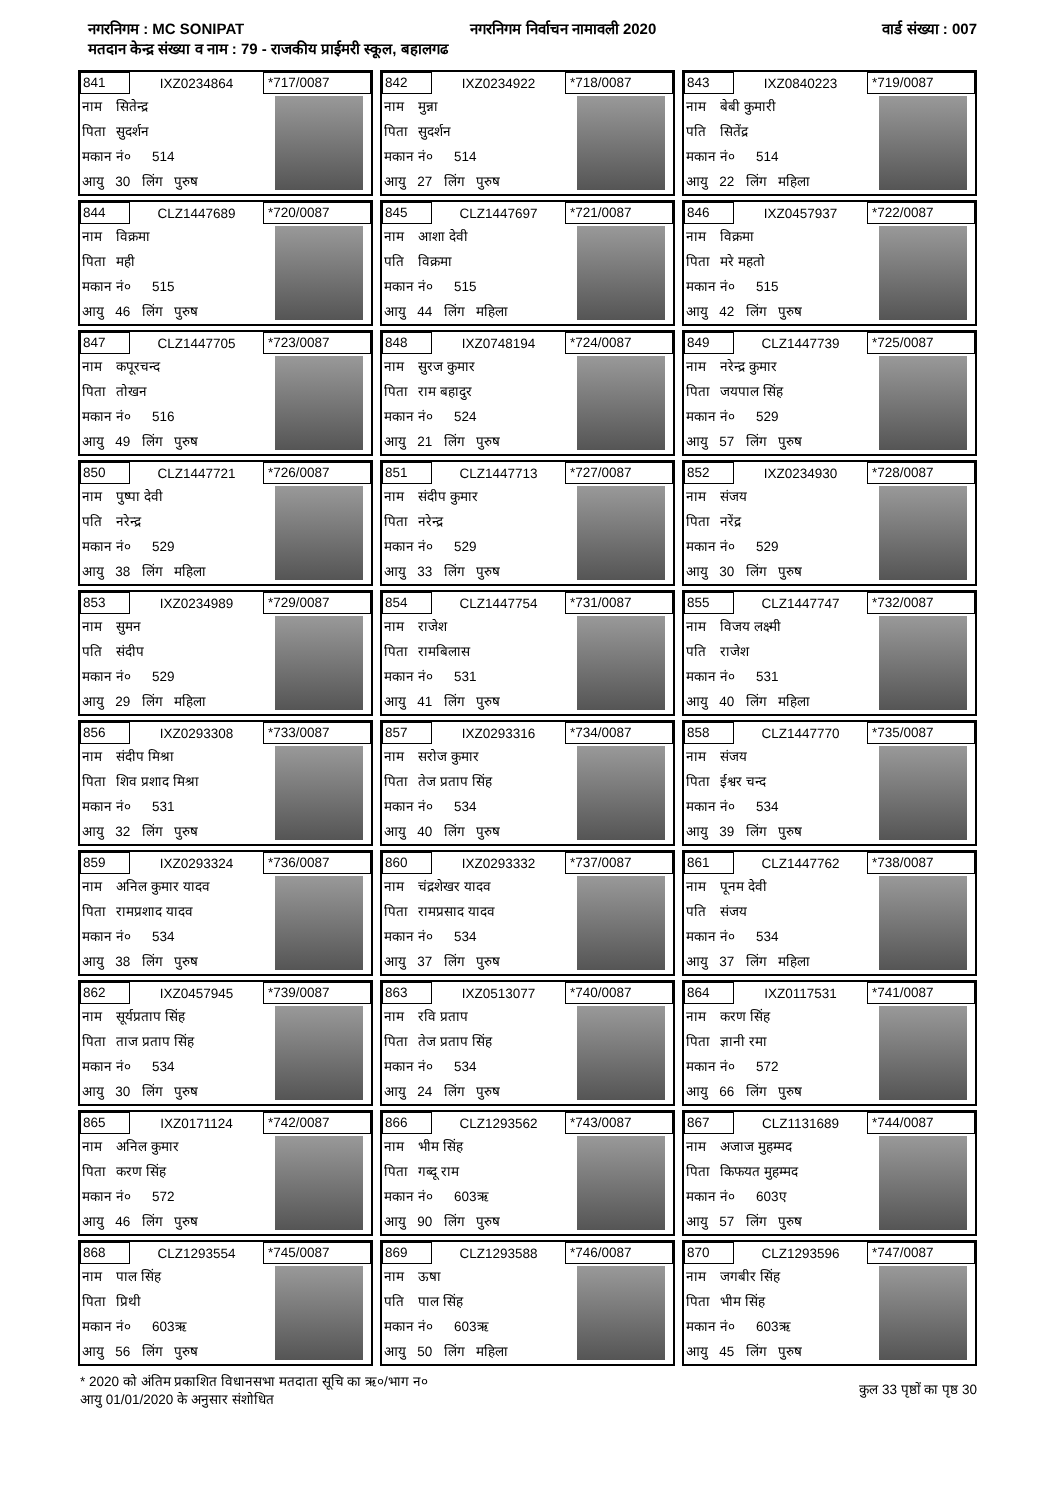नगरनिगम : MC SONIPAT नगरनिगम निर्वाचन नामावली 2020 वार्ड संख्या : 007
मतदान केन्द्र संख्या व नाम : 79 - राजकीय प्राईमरी स्कूल, बहालगढ
841 IXZ0234864 *717/0087
नाम सितेन्द्र
पिता सुदर्शन
मकान नं० 514
आयु 30 लिंग पुरुष
842 IXZ0234922 *718/0087
नाम मुन्ना
पिता सुदर्शन
मकान नं० 514
आयु 27 लिंग पुरुष
843 IXZ0840223 *719/0087
नाम बेबी कुमारी
पति सितेंद्र
मकान नं० 514
आयु 22 लिंग महिला
844 CLZ1447689 *720/0087
नाम विक्रमा
पिता मही
मकान नं० 515
आयु 46 लिंग पुरुष
845 CLZ1447697 *721/0087
नाम आशा देवी
पति विक्रमा
मकान नं० 515
आयु 44 लिंग महिला
846 IXZ0457937 *722/0087
नाम विक्रमा
पिता मरे महतो
मकान नं० 515
आयु 42 लिंग पुरुष
847 CLZ1447705 *723/0087
नाम कपूरचन्द
पिता तोखन
मकान नं० 516
आयु 49 लिंग पुरुष
848 IXZ0748194 *724/0087
नाम सुरज कुमार
पिता राम बहादुर
मकान नं० 524
आयु 21 लिंग पुरुष
849 CLZ1447739 *725/0087
नाम नरेन्द्र कुमार
पिता जयपाल सिंह
मकान नं० 529
आयु 57 लिंग पुरुष
850 CLZ1447721 *726/0087
नाम पुष्पा देवी
पति नरेन्द्र
मकान नं० 529
आयु 38 लिंग महिला
851 CLZ1447713 *727/0087
नाम संदीप कुमार
पिता नरेन्द्र
मकान नं० 529
आयु 33 लिंग पुरुष
852 IXZ0234930 *728/0087
नाम संजय
पिता नरेंद्र
मकान नं० 529
आयु 30 लिंग पुरुष
853 IXZ0234989 *729/0087
नाम सुमन
पति संदीप
मकान नं० 529
आयु 29 लिंग महिला
854 CLZ1447754 *731/0087
नाम राजेश
पिता रामबिलास
मकान नं० 531
आयु 41 लिंग पुरुष
855 CLZ1447747 *732/0087
नाम विजय लक्ष्मी
पति राजेश
मकान नं० 531
आयु 40 लिंग महिला
856 IXZ0293308 *733/0087
नाम संदीप मिश्रा
पिता शिव प्रशाद मिश्रा
मकान नं० 531
आयु 32 लिंग पुरुष
857 IXZ0293316 *734/0087
नाम सरोज कुमार
पिता तेज प्रताप सिंह
मकान नं० 534
आयु 40 लिंग पुरुष
858 CLZ1447770 *735/0087
नाम संजय
पिता ईश्वर चन्द
मकान नं० 534
आयु 39 लिंग पुरुष
859 IXZ0293324 *736/0087
नाम अनिल कुमार यादव
पिता रामप्रशाद यादव
मकान नं० 534
आयु 38 लिंग पुरुष
860 IXZ0293332 *737/0087
नाम चंद्रशेखर यादव
पिता रामप्रसाद यादव
मकान नं० 534
आयु 37 लिंग पुरुष
861 CLZ1447762 *738/0087
नाम पूनम देवी
पति संजय
मकान नं० 534
आयु 37 लिंग महिला
862 IXZ0457945 *739/0087
नाम सूर्यप्रताप सिंह
पिता ताज प्रताप सिंह
मकान नं० 534
आयु 30 लिंग पुरुष
863 IXZ0513077 *740/0087
नाम रवि प्रताप
पिता तेज प्रताप सिंह
मकान नं० 534
आयु 24 लिंग पुरुष
864 IXZ0117531 *741/0087
नाम करण सिंह
पिता ज्ञानी रमा
मकान नं० 572
आयु 66 लिंग पुरुष
865 IXZ0171124 *742/0087
नाम अनिल कुमार
पिता करण सिंह
मकान नं० 572
आयु 46 लिंग पुरुष
866 CLZ1293562 *743/0087
नाम भीम सिंह
पिता गब्दू राम
मकान नं० 603ऋ
आयु 90 लिंग पुरुष
867 CLZ1131689 *744/0087
नाम अजाज मुहम्मद
पिता किफयत मुहम्मद
मकान नं० 603ए
आयु 57 लिंग पुरुष
868 CLZ1293554 *745/0087
नाम पाल सिंह
पिता प्रिथी
मकान नं० 603ऋ
आयु 56 लिंग पुरुष
869 CLZ1293588 *746/0087
नाम ऊषा
पति पाल सिंह
मकान नं० 603ऋ
आयु 50 लिंग महिला
870 CLZ1293596 *747/0087
नाम जगबीर सिंह
पिता भीम सिंह
मकान नं० 603ऋ
आयु 45 लिंग पुरुष
* 2020 को अंतिम प्रकाशित विधानसभा मतदाता सूचि का ऋ०/भाग न०
आयु 01/01/2020 के अनुसार संशोधित
कुल 33 पृष्ठों का पृष्ठ 30